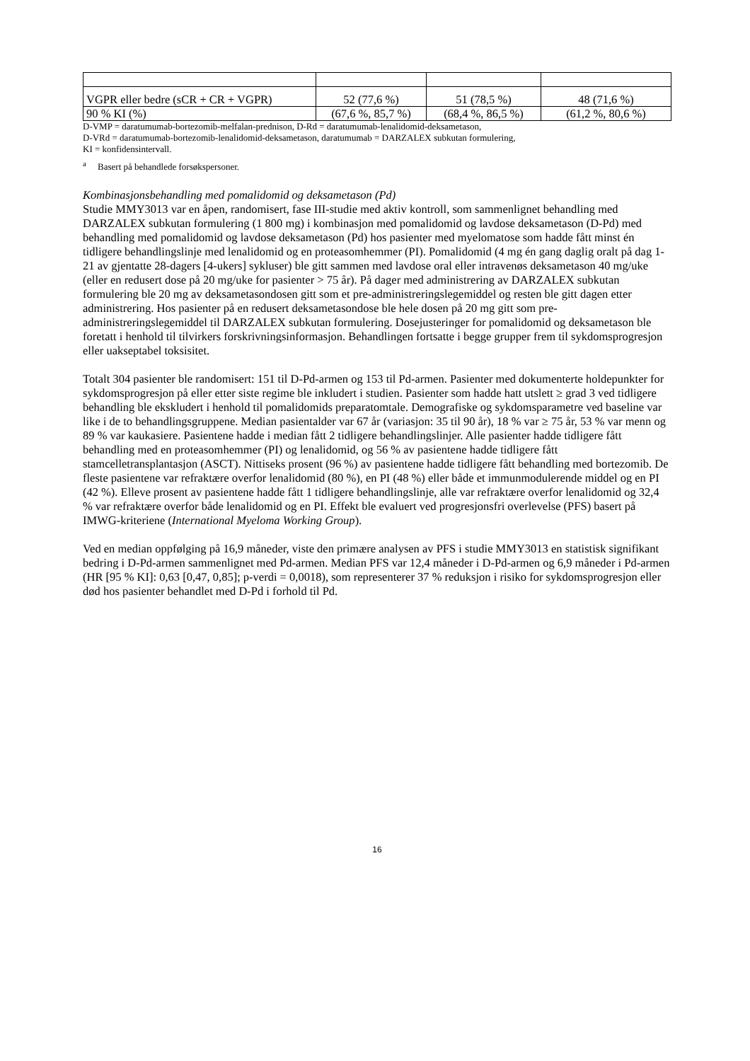| VGPR eller bedre (sCR + CR + VGPR) | 52 (77,6 %) | 51 (78,5 %) | 48 (71,6 %) |
| 90 % KI (%) | (67,6 %, 85,7 %) | (68,4 %, 86,5 %) | (61,2 %, 80,6 %) |
D-VMP = daratumumab-bortezomib-melfalan-prednison, D-Rd = daratumumab-lenalidomid-deksametason,
D-VRd = daratumumab-bortezomib-lenalidomid-deksametason, daratumumab = DARZALEX subkutan formulering,
KI = konfidensintervall.
<sup>a</sup> Basert på behandlede forsøkspersoner.
Kombinasjonsbehandling med pomalidomid og deksametason (Pd)
Studie MMY3013 var en åpen, randomisert, fase III-studie med aktiv kontroll, som sammenlignet behandling med DARZALEX subkutan formulering (1 800 mg) i kombinasjon med pomalidomid og lavdose deksametason (D-Pd) med behandling med pomalidomid og lavdose deksametason (Pd) hos pasienter med myelomatose som hadde fått minst én tidligere behandlingslinje med lenalidomid og en proteasomhemmer (PI). Pomalidomid (4 mg én gang daglig oralt på dag 1-21 av gjentatte 28-dagers [4-ukers] sykluser) ble gitt sammen med lavdose oral eller intravenøs deksametason 40 mg/uke (eller en redusert dose på 20 mg/uke for pasienter > 75 år). På dager med administrering av DARZALEX subkutan formulering ble 20 mg av deksametasondosen gitt som et pre-administreringslegemiddel og resten ble gitt dagen etter administrering. Hos pasienter på en redusert deksametasondose ble hele dosen på 20 mg gitt som pre-administreringslegemiddel til DARZALEX subkutan formulering. Dosejusteringer for pomalidomid og deksametason ble foretatt i henhold til tilvirkers forskrivningsinformasjon. Behandlingen fortsatte i begge grupper frem til sykdomsprogresjon eller uakseptabel toksisitet.
Totalt 304 pasienter ble randomisert: 151 til D-Pd-armen og 153 til Pd-armen. Pasienter med dokumenterte holdepunkter for sykdomsprogresjon på eller etter siste regime ble inkludert i studien. Pasienter som hadde hatt utslett ≥ grad 3 ved tidligere behandling ble ekskludert i henhold til pomalidomids preparatomtale. Demografiske og sykdomsparametre ved baseline var like i de to behandlingsgruppene. Median pasientalder var 67 år (variasjon: 35 til 90 år), 18 % var ≥ 75 år, 53 % var menn og 89 % var kaukasiere. Pasientene hadde i median fått 2 tidligere behandlingslinjer. Alle pasienter hadde tidligere fått behandling med en proteasomhemmer (PI) og lenalidomid, og 56 % av pasientene hadde tidligere fått stamcelletransplantasjon (ASCT). Nittiseks prosent (96 %) av pasientene hadde tidligere fått behandling med bortezomib. De fleste pasientene var refraktære overfor lenalidomid (80 %), en PI (48 %) eller både et immunmodulerende middel og en PI (42 %). Elleve prosent av pasientene hadde fått 1 tidligere behandlingslinje, alle var refraktære overfor lenalidomid og 32,4 % var refraktære overfor både lenalidomid og en PI. Effekt ble evaluert ved progresjonsfri overlevelse (PFS) basert på IMWG-kriteriene (International Myeloma Working Group).
Ved en median oppfølging på 16,9 måneder, viste den primære analysen av PFS i studie MMY3013 en statistisk signifikant bedring i D-Pd-armen sammenlignet med Pd-armen. Median PFS var 12,4 måneder i D-Pd-armen og 6,9 måneder i Pd-armen (HR [95 % KI]: 0,63 [0,47, 0,85]; p-verdi = 0,0018), som representerer 37 % reduksjon i risiko for sykdomsprogresjon eller død hos pasienter behandlet med D-Pd i forhold til Pd.
16